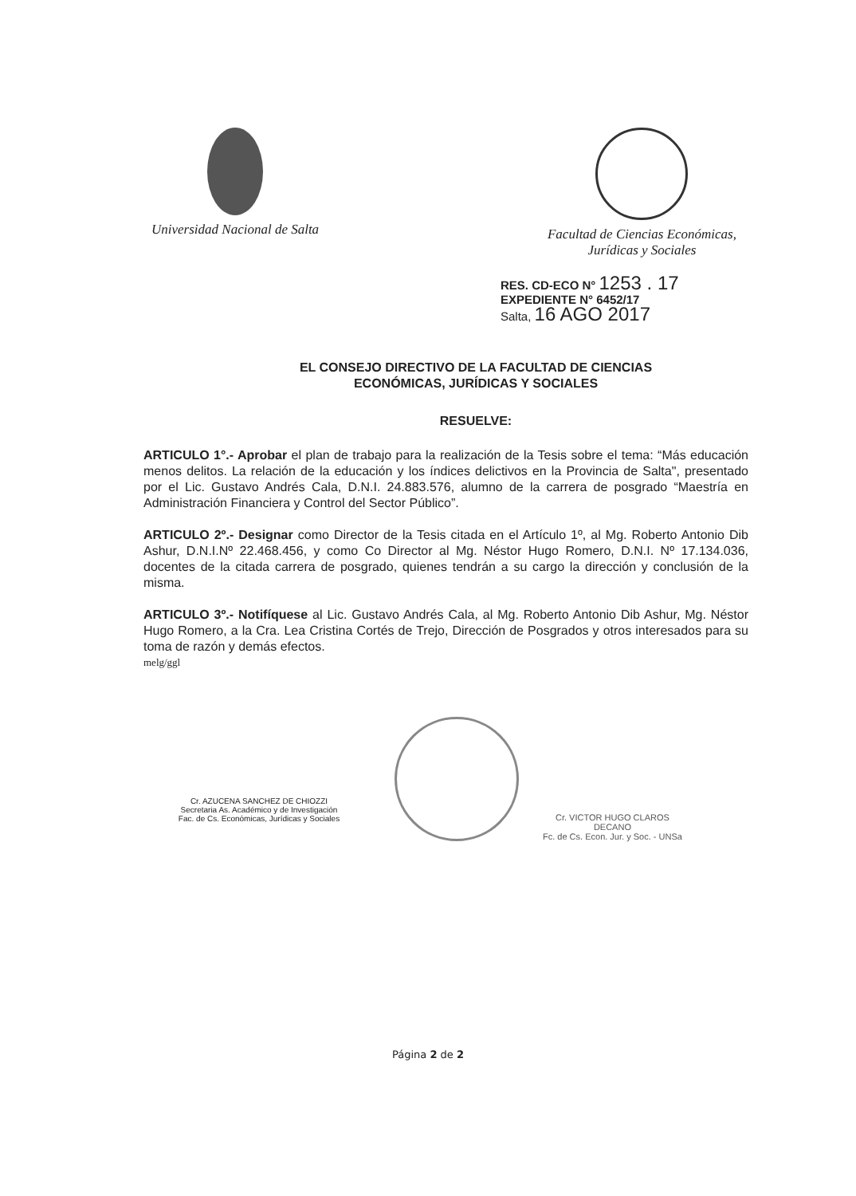Universidad Nacional de Salta Facultad de Ciencias Económicas,
Jurídicas y Sociales
RES. CD-ECO N° 1253 . 17
EXPEDIENTE N° 6452/17
Salta, 16 AGO 2017
EL CONSEJO DIRECTIVO DE LA FACULTAD DE CIENCIAS
ECONÓMICAS, JURÍDICAS Y SOCIALES
RESUELVE:
ARTICULO 1°.- Aprobar el plan de trabajo para la realización de la Tesis sobre el tema: “Más educación menos delitos. La relación de la educación y los índices delictivos en la Provincia de Salta", presentado por el Lic. Gustavo Andrés Cala, D.N.I. 24.883.576, alumno de la carrera de posgrado “Maestría en Administración Financiera y Control del Sector Público”.
ARTICULO 2º.- Designar como Director de la Tesis citada en el Artículo 1º, al Mg. Roberto Antonio Dib Ashur, D.N.I.Nº 22.468.456, y como Co Director al Mg. Néstor Hugo Romero, D.N.I. Nº 17.134.036, docentes de la citada carrera de posgrado, quienes tendrán a su cargo la dirección y conclusión de la misma.
ARTICULO 3º.- Notifíquese al Lic. Gustavo Andrés Cala, al Mg. Roberto Antonio Dib Ashur, Mg. Néstor Hugo Romero, a la Cra. Lea Cristina Cortés de Trejo, Dirección de Posgrados y otros interesados para su toma de razón y demás efectos.
melg/ggl
Cr. AZUCENA SANCHEZ DE CHIOZZI
Secretaria As. Académico y de Investigación
Fac. de Cs. Económicas, Jurídicas y Sociales
Cr. VICTOR HUGO CLAROS
DECANO
Fc. de Cs. Econ. Jur. y Soc. - UNSa
Página 2 de 2